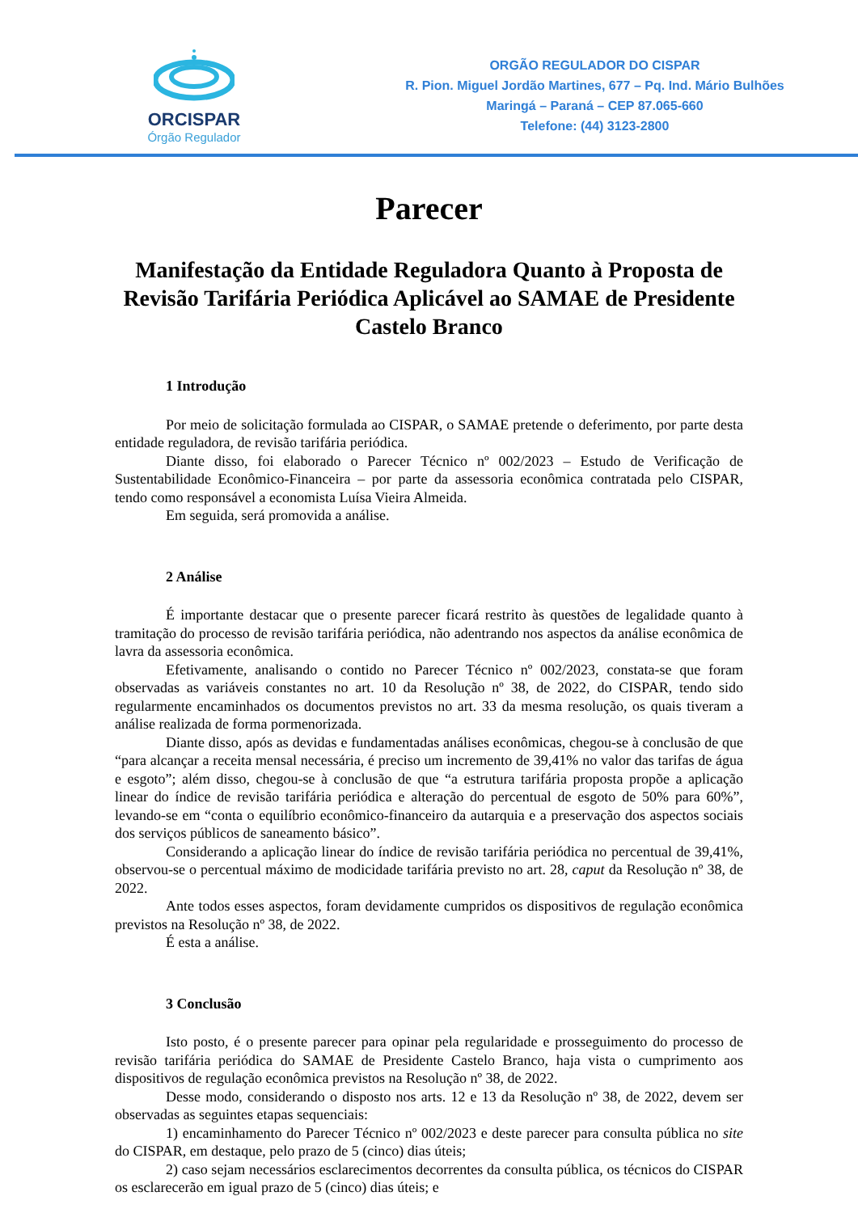ORCISPAR
Órgão Regulador
ORGÃO REGULADOR DO CISPAR
R. Pion. Miguel Jordão Martines, 677 – Pq. Ind. Mário Bulhões
Maringá – Paraná – CEP 87.065-660
Telefone: (44) 3123-2800
Parecer
Manifestação da Entidade Reguladora Quanto à Proposta de Revisão Tarifária Periódica Aplicável ao SAMAE de Presidente Castelo Branco
1 Introdução
Por meio de solicitação formulada ao CISPAR, o SAMAE pretende o deferimento, por parte desta entidade reguladora, de revisão tarifária periódica.
Diante disso, foi elaborado o Parecer Técnico nº 002/2023 – Estudo de Verificação de Sustentabilidade Econômico-Financeira – por parte da assessoria econômica contratada pelo CISPAR, tendo como responsável a economista Luísa Vieira Almeida.
Em seguida, será promovida a análise.
2 Análise
É importante destacar que o presente parecer ficará restrito às questões de legalidade quanto à tramitação do processo de revisão tarifária periódica, não adentrando nos aspectos da análise econômica de lavra da assessoria econômica.
Efetivamente, analisando o contido no Parecer Técnico nº 002/2023, constata-se que foram observadas as variáveis constantes no art. 10 da Resolução nº 38, de 2022, do CISPAR, tendo sido regularmente encaminhados os documentos previstos no art. 33 da mesma resolução, os quais tiveram a análise realizada de forma pormenorizada.
Diante disso, após as devidas e fundamentadas análises econômicas, chegou-se à conclusão de que “para alcançar a receita mensal necessária, é preciso um incremento de 39,41% no valor das tarifas de água e esgoto”; além disso, chegou-se à conclusão de que “a estrutura tarifária proposta propõe a aplicação linear do índice de revisão tarifária periódica e alteração do percentual de esgoto de 50% para 60%”, levando-se em “conta o equilíbrio econômico-financeiro da autarquia e a preservação dos aspectos sociais dos serviços públicos de saneamento básico”.
Considerando a aplicação linear do índice de revisão tarifária periódica no percentual de 39,41%, observou-se o percentual máximo de modicidade tarifária previsto no art. 28, caput da Resolução nº 38, de 2022.
Ante todos esses aspectos, foram devidamente cumpridos os dispositivos de regulação econômica previstos na Resolução nº 38, de 2022.
É esta a análise.
3 Conclusão
Isto posto, é o presente parecer para opinar pela regularidade e prosseguimento do processo de revisão tarifária periódica do SAMAE de Presidente Castelo Branco, haja vista o cumprimento aos dispositivos de regulação econômica previstos na Resolução nº 38, de 2022.
Desse modo, considerando o disposto nos arts. 12 e 13 da Resolução nº 38, de 2022, devem ser observadas as seguintes etapas sequenciais:
1) encaminhamento do Parecer Técnico nº 002/2023 e deste parecer para consulta pública no site do CISPAR, em destaque, pelo prazo de 5 (cinco) dias úteis;
2) caso sejam necessários esclarecimentos decorrentes da consulta pública, os técnicos do CISPAR os esclarecerão em igual prazo de 5 (cinco) dias úteis; e